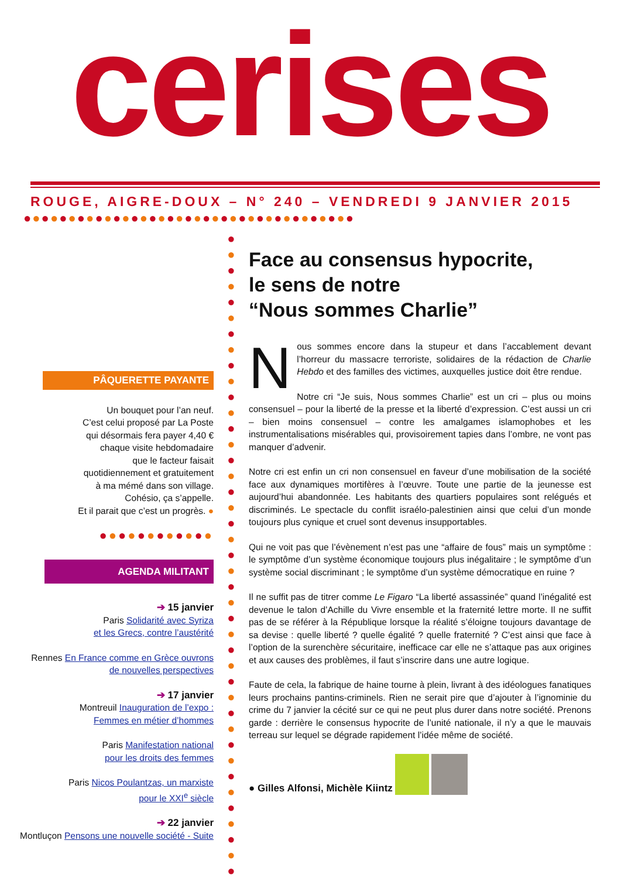cerises
ROUGE, AIGRE-DOUX – N° 240 – VENDREDI 9 JANVIER 2015
●●●●●●●●●●●●●●●●●●●●●●●●●●●●●●●●●●●●●
PÂQUERETTE PAYANTE
Un bouquet pour l’an neuf.
C’est celui proposé par La Poste
qui désormais fera payer 4,40 €
chaque visite hebdomadaire
que le facteur faisait
quotidiennement et gratuitement
à ma mémé dans son village.
Cohésio, ça s’appelle.
Et il parait que c’est un progrès. ●
●●●●●●●●●●●●
AGENDA MILITANT
➔ 15 janvier
Paris Solidarité avec Syriza
et les Grecs, contre l’austérité
Rennes En France comme en Grèce ouvrons
de nouvelles perspectives
➔ 17 janvier
Montreuil Inauguration de l’expo :
Femmes en métier d’hommes
Paris Manifestation national
pour les droits des femmes
Paris Nicos Poulantzas, un marxiste
pour le XXI<sup>e</sup> siècle
➔ 22 janvier
Montluçon Pensons une nouvelle société - Suite
●
●
●
●
●
●
●
●
●
●
●
●
●
●
●
●
●
●
●
●
●
●
●
●
●
●
●
●
●
●
●
●
●
●
●
●
●
●
●
●
●
Face au consensus hypocrite,
le sens de notre
“Nous sommes Charlie”
Nous sommes encore dans la stupeur et dans l’accablement devant l’horreur du massacre terroriste, solidaires de la rédaction de Charlie Hebdo et des familles des victimes, auxquelles justice doit être rendue.
Notre cri “Je suis, Nous sommes Charlie” est un cri – plus ou moins consensuel – pour la liberté de la presse et la liberté d’expression. C’est aussi un cri – bien moins consensuel – contre les amalgames islamophobes et les instrumentalisations misérables qui, provisoirement tapies dans l’ombre, ne vont pas manquer d’advenir.
Notre cri est enfin un cri non consensuel en faveur d’une mobilisation de la société face aux dynamiques mortifères à l’œuvre. Toute une partie de la jeunesse est aujourd’hui abandonnée. Les habitants des quartiers populaires sont relégués et discriminés. Le spectacle du conflit israélo-palestinien ainsi que celui d’un monde toujours plus cynique et cruel sont devenus insupportables.
Qui ne voit pas que l’évènement n’est pas une “affaire de fous” mais un symptôme : le symptôme d’un système économique toujours plus inégalitaire ; le symptôme d’un système social discriminant ; le symptôme d’un système démocratique en ruine ?
Il ne suffit pas de titrer comme Le Figaro “La liberté assassinée” quand l’inégalité est devenue le talon d’Achille du Vivre ensemble et la fraternité lettre morte. Il ne suffit pas de se référer à la République lorsque la réalité s’éloigne toujours davantage de sa devise : quelle liberté ? quelle égalité ? quelle fraternité ? C’est ainsi que face à l’option de la surenchère sécuritaire, inefficace car elle ne s’attaque pas aux origines et aux causes des problèmes, il faut s’inscrire dans une autre logique.
Faute de cela, la fabrique de haine tourne à plein, livrant à des idéologues fanatiques leurs prochains pantins-criminels. Rien ne serait pire que d’ajouter à l’ignominie du crime du 7 janvier la cécité sur ce qui ne peut plus durer dans notre société. Prenons garde : derrière le consensus hypocrite de l’unité nationale, il n’y a que le mauvais terreau sur lequel se dégrade rapidement l’idée même de société.
● Gilles Alfonsi, Michèle Kiintz